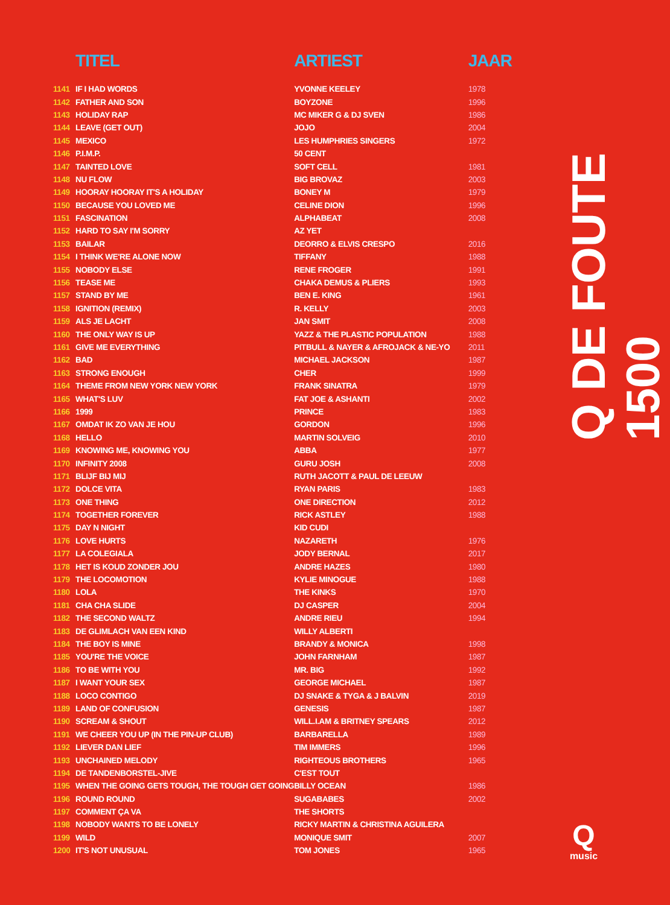| | TITEL | ARTIEST | JAAR |
| --- | --- | --- | --- |
| 1141 | IF I HAD WORDS | YVONNE KEELEY | 1978 |
| 1142 | FATHER AND SON | BOYZONE | 1996 |
| 1143 | HOLIDAY RAP | MC MIKER G & DJ SVEN | 1986 |
| 1144 | LEAVE (GET OUT) | JOJO | 2004 |
| 1145 | MEXICO | LES HUMPHRIES SINGERS | 1972 |
| 1146 | P.I.M.P. | 50 CENT | |
| 1147 | TAINTED LOVE | SOFT CELL | 1981 |
| 1148 | NU FLOW | BIG BROVAZ | 2003 |
| 1149 | HOORAY HOORAY IT'S A HOLIDAY | BONEY M | 1979 |
| 1150 | BECAUSE YOU LOVED ME | CELINE DION | 1996 |
| 1151 | FASCINATION | ALPHABEAT | 2008 |
| 1152 | HARD TO SAY I'M SORRY | AZ YET | |
| 1153 | BAILAR | DEORRO & ELVIS CRESPO | 2016 |
| 1154 | I THINK WE'RE ALONE NOW | TIFFANY | 1988 |
| 1155 | NOBODY ELSE | RENE FROGER | 1991 |
| 1156 | TEASE ME | CHAKA DEMUS & PLIERS | 1993 |
| 1157 | STAND BY ME | BEN E. KING | 1961 |
| 1158 | IGNITION (REMIX) | R. KELLY | 2003 |
| 1159 | ALS JE LACHT | JAN SMIT | 2008 |
| 1160 | THE ONLY WAY IS UP | YAZZ & THE PLASTIC POPULATION | 1988 |
| 1161 | GIVE ME EVERYTHING | PITBULL & NAYER & AFROJACK & NE-YO | 2011 |
| 1162 | BAD | MICHAEL JACKSON | 1987 |
| 1163 | STRONG ENOUGH | CHER | 1999 |
| 1164 | THEME FROM NEW YORK NEW YORK | FRANK SINATRA | 1979 |
| 1165 | WHAT'S LUV | FAT JOE & ASHANTI | 2002 |
| 1166 | 1999 | PRINCE | 1983 |
| 1167 | OMDAT IK ZO VAN JE HOU | GORDON | 1996 |
| 1168 | HELLO | MARTIN SOLVEIG | 2010 |
| 1169 | KNOWING ME, KNOWING YOU | ABBA | 1977 |
| 1170 | INFINITY 2008 | GURU JOSH | 2008 |
| 1171 | BLIJF BIJ MIJ | RUTH JACOTT & PAUL DE LEEUW | |
| 1172 | DOLCE VITA | RYAN PARIS | 1983 |
| 1173 | ONE THING | ONE DIRECTION | 2012 |
| 1174 | TOGETHER FOREVER | RICK ASTLEY | 1988 |
| 1175 | DAY N NIGHT | KID CUDI | |
| 1176 | LOVE HURTS | NAZARETH | 1976 |
| 1177 | LA COLEGIALA | JODY BERNAL | 2017 |
| 1178 | HET IS KOUD ZONDER JOU | ANDRE HAZES | 1980 |
| 1179 | THE LOCOMOTION | KYLIE MINOGUE | 1988 |
| 1180 | LOLA | THE KINKS | 1970 |
| 1181 | CHA CHA SLIDE | DJ CASPER | 2004 |
| 1182 | THE SECOND WALTZ | ANDRE RIEU | 1994 |
| 1183 | DE GLIMLACH VAN EEN KIND | WILLY ALBERTI | |
| 1184 | THE BOY IS MINE | BRANDY & MONICA | 1998 |
| 1185 | YOU'RE THE VOICE | JOHN FARNHAM | 1987 |
| 1186 | TO BE WITH YOU | MR. BIG | 1992 |
| 1187 | I WANT YOUR SEX | GEORGE MICHAEL | 1987 |
| 1188 | LOCO CONTIGO | DJ SNAKE & TYGA & J BALVIN | 2019 |
| 1189 | LAND OF CONFUSION | GENESIS | 1987 |
| 1190 | SCREAM & SHOUT | WILL.I.AM & BRITNEY SPEARS | 2012 |
| 1191 | WE CHEER YOU UP (IN THE PIN-UP CLUB) | BARBARELLA | 1989 |
| 1192 | LIEVER DAN LIEF | TIM IMMERS | 1996 |
| 1193 | UNCHAINED MELODY | RIGHTEOUS BROTHERS | 1965 |
| 1194 | DE TANDENBORSTEL-JIVE | C'EST TOUT | |
| 1195 | WHEN THE GOING GETS TOUGH, THE TOUGH GET GOING | BILLY OCEAN | 1986 |
| 1196 | ROUND ROUND | SUGABABES | 2002 |
| 1197 | COMMENT ÇA VA | THE SHORTS | |
| 1198 | NOBODY WANTS TO BE LONELY | RICKY MARTIN & CHRISTINA AGUILERA | |
| 1199 | WILD | MONIQUE SMIT | 2007 |
| 1200 | IT'S NOT UNUSUAL | TOM JONES | 1965 |
Q DE FOUTE 1500
Q
music